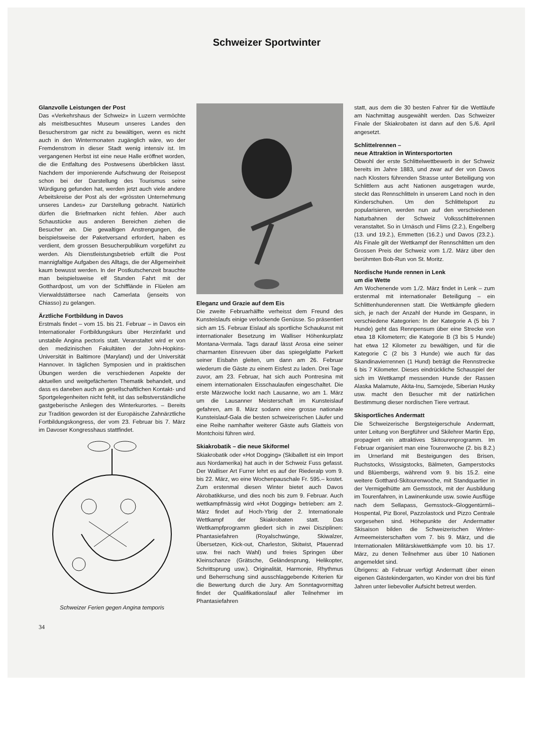Schweizer Sportwinter
Glanzvolle Leistungen der Post
Das «Verkehrshaus der Schweiz» in Luzern vermöchte als meistbesuchtes Museum unseres Landes den Besucherstrom gar nicht zu bewältigen, wenn es nicht auch in den Wintermonaten zugänglich wäre, wo der Fremdenstrom in dieser Stadt wenig intensiv ist. Im vergangenen Herbst ist eine neue Halle eröffnet worden, die die Entfaltung des Postwesens überblicken lässt. Nachdem der imponierende Aufschwung der Reisepost schon bei der Darstellung des Tourismus seine Würdigung gefunden hat, werden jetzt auch viele andere Arbeitskreise der Post als der «grössten Unternehmung unseres Landes» zur Darstellung gebracht. Natürlich dürfen die Briefmarken nicht fehlen. Aber auch Schaustücke aus anderen Bereichen ziehen die Besucher an. Die gewaltigen Anstrengungen, die beispielsweise der Paketversand erfordert, haben es verdient, dem grossen Besucherpublikum vorgeführt zu werden. Als Dienstleistungsbetrieb erfüllt die Post mannigfaltige Aufgaben des Alltags, die der Allgemeinheit kaum bewusst werden. In der Postkutschenzeit brauchte man beispielsweise elf Stunden Fahrt mit der Gotthardpost, um von der Schifflände in Flüelen am Vierwaldstättersee nach Camerlata (jenseits von Chiasso) zu gelangen.
Ärztliche Fortbildung in Davos
Erstmals findet – vom 15. bis 21. Februar – in Davos ein Internationaler Fortbildungskurs über Herzinfarkt und unstabile Angina pectoris statt. Veranstaltet wird er von den medizinischen Fakultäten der John-Hopkins-Universität in Baltimore (Maryland) und der Universität Hannover. In täglichen Symposien und in praktischen Übungen werden die verschiedenen Aspekte der aktuellen und weitgefächerten Thematik behandelt, und dass es daneben auch an gesellschaftlichen Kontakt- und Sportgelegenheiten nicht fehlt, ist das selbstverständliche gastgeberische Anliegen des Winterkurortes. – Bereits zur Tradition geworden ist der Europäische Zahnärztliche Fortbildungskongress, der vom 23. Februar bis 7. März im Davoser Kongresshaus stattfindet.
Schweizer Ferien gegen Angina temporis
34
Eleganz und Grazie auf dem Eis
Die zweite Februarhälfte verheisst dem Freund des Kunsteislaufs einige verlockende Genüsse. So präsentiert sich am 15. Februar Eislauf als sportliche Schaukunst mit internationaler Besetzung im Walliser Höhenkurplatz Montana-Vermala. Tags darauf lässt Arosa eine seiner charmanten Eisrevuen über das spiegelglatte Parkett seiner Eisbahn gleiten, um dann am 26. Februar wiederum die Gäste zu einem Eisfest zu laden. Drei Tage zuvor, am 23. Februar, hat sich auch Pontresina mit einem internationalen Eisschaulaufen eingeschaltet. Die erste Märzwoche lockt nach Lausanne, wo am 1. März um die Lausanner Meisterschaft im Kunsteislauf gefahren, am 8. März sodann eine grosse nationale Kunsteislauf-Gala die besten schweizerischen Läufer und eine Reihe namhafter weiterer Gäste aufs Glatteis von Montchoisi führen wird.
Skiakrobatik – die neue Skiformel
Skiakrobatik oder «Hot Dogging» (Skiballett ist ein Import aus Nordamerika) hat auch in der Schweiz Fuss gefasst. Der Walliser Art Furrer lehrt es auf der Riederalp vom 9. bis 22. März, wo eine Wochenpauschale Fr. 595.– kostet. Zum erstenmal diesen Winter bietet auch Davos Akrobatikkurse, und dies noch bis zum 9. Februar. Auch wettkampfmässig wird «Hot Dogging» betrieben: am 2. März findet auf Hoch-Ybrig der 2. Internationale Wettkampf der Skiakrobaten statt. Das Wettkampfprogramm gliedert sich in zwei Disziplinen: Phantasiefahren (Royalschwünge, Skiwalzer, Übersetzen, Kick-out, Charleston, Skitwist, Pfauenrad usw. frei nach Wahl) und freies Springen über Kleinschanze (Grätsche, Geländesprung, Helikopter, Schrittsprung usw.). Originalität, Harmonie, Rhythmus und Beherrschung sind ausschlaggebende Kriterien für die Bewertung durch die Jury. Am Sonntagvormittag findet der Qualifikationslauf aller Teilnehmer im Phantasiefahren
statt, aus dem die 30 besten Fahrer für die Wettläufe am Nachmittag ausgewählt werden. Das Schweizer Finale der Skiakrobaten ist dann auf den 5./6. April angesetzt.
Schlittelrennen –
neue Attraktion in Wintersportorten
Obwohl der erste Schlittelwettbewerb in der Schweiz bereits im Jahre 1883, und zwar auf der von Davos nach Klosters führenden Strasse unter Beteiligung von Schlittlern aus acht Nationen ausgetragen wurde, steckt das Rennschlitteln in unserem Land noch in den Kinderschuhen. Um den Schlittelsport zu popularisieren, werden nun auf den verschiedenen Naturbahnen der Schweiz Volksschlittelrennen veranstaltet. So in Urnäsch und Flims (2.2.), Engelberg (13. und 19.2.), Emmetten (16.2.) und Davos (23.2.). Als Finale gilt der Wettkampf der Rennschlitten um den Grossen Preis der Schweiz vom 1./2. März über den berühmten Bob-Run von St. Moritz.
Nordische Hunde rennen in Lenk
um die Wette
Am Wochenende vom 1./2. März findet in Lenk – zum erstenmal mit internationaler Beteiligung – ein Schlittenhunderennen statt. Die Wettkämpfe gliedern sich, je nach der Anzahl der Hunde im Gespann, in verschiedene Kategorien: In der Kategorie A (5 bis 7 Hunde) geht das Rennpensum über eine Strecke von etwa 18 Kilometern; die Kategorie B (3 bis 5 Hunde) hat etwa 12 Kilometer zu bewältigen, und für die Kategorie C (2 bis 3 Hunde) wie auch für das Skandinavierrennen (1 Hund) beträgt die Rennstrecke 6 bis 7 Kilometer. Dieses eindrückliche Schauspiel der sich im Wettkampf messenden Hunde der Rassen Alaska Malamute, Akita-Inu, Samojede, Siberian Husky usw. macht den Besucher mit der natürlichen Bestimmung dieser nordischen Tiere vertraut.
Skisportliches Andermatt
Die Schweizerische Bergsteigerschule Andermatt, unter Leitung von Bergführer und Skilehrer Martin Epp, propagiert ein attraktives Skitourenprogramm. Im Februar organisiert man eine Tourenwoche (2. bis 8.2.) im Urnerland mit Besteigungen des Brisen, Ruchstocks, Wissigstocks, Bälmeten, Gamperstocks und Blüembergs, während vom 9. bis 15.2. eine weitere Gotthard-Skitourenwoche, mit Standquartier in der Vermigelhütte am Gemsstock, mit der Ausbildung im Tourenfahren, in Lawinenkunde usw. sowie Ausflüge nach dem Sellapass, Gemsstock–Gloggentürmli–Hospental, Piz Borel, Pazzolastock und Pizzo Centrale vorgesehen sind. Höhepunkte der Andermatter Skisaison bilden die Schweizerischen Winter-Armeemeisterschaften vom 7. bis 9. März, und die Internationalen Militärskiwettkämpfe vom 10. bis 17. März, zu denen Teilnehmer aus über 10 Nationen angemeldet sind.
Übrigens: ab Februar verfügt Andermatt über einen eigenen Gästekindergarten, wo Kinder von drei bis fünf Jahren unter liebevoller Aufsicht betreut werden.